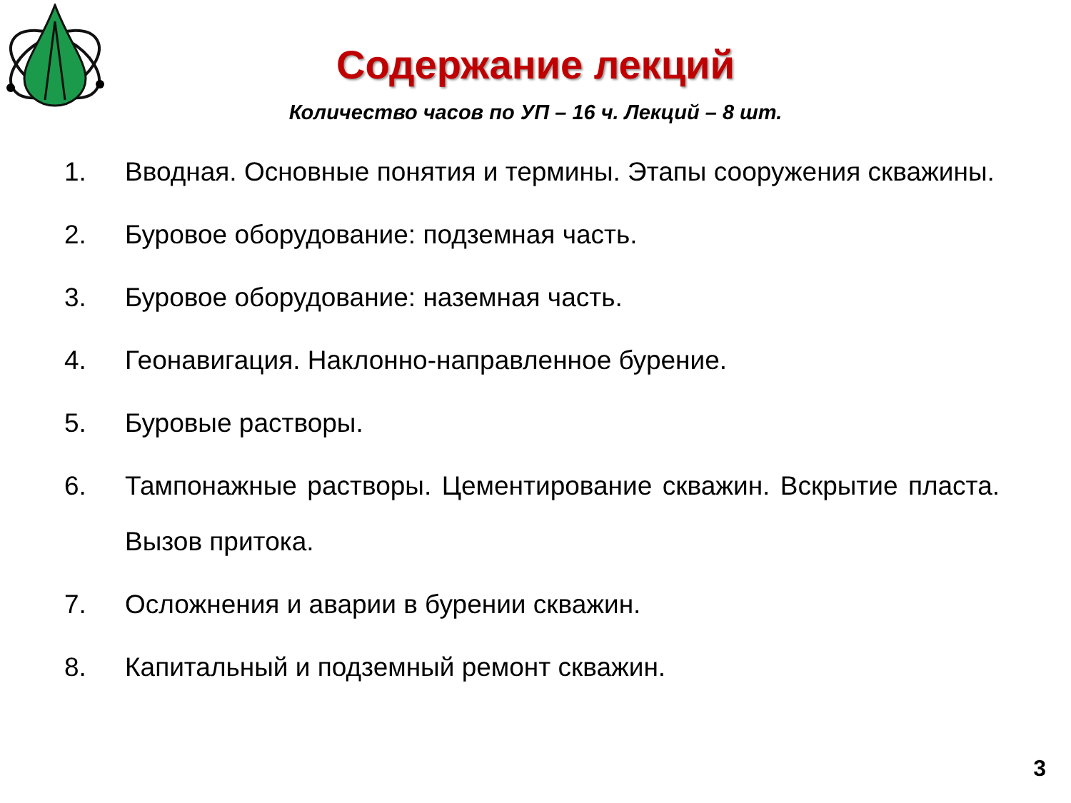Содержание лекций
Количество часов по УП – 16 ч. Лекций – 8 шт.
1. Вводная. Основные понятия и термины. Этапы сооружения скважины.
2. Буровое оборудование: подземная часть.
3. Буровое оборудование: наземная часть.
4. Геонавигация. Наклонно-направленное бурение.
5. Буровые растворы.
6. Тампонажные растворы. Цементирование скважин. Вскрытие пласта. Вызов притока.
7. Осложнения и аварии в бурении скважин.
8. Капитальный и подземный ремонт скважин.
3